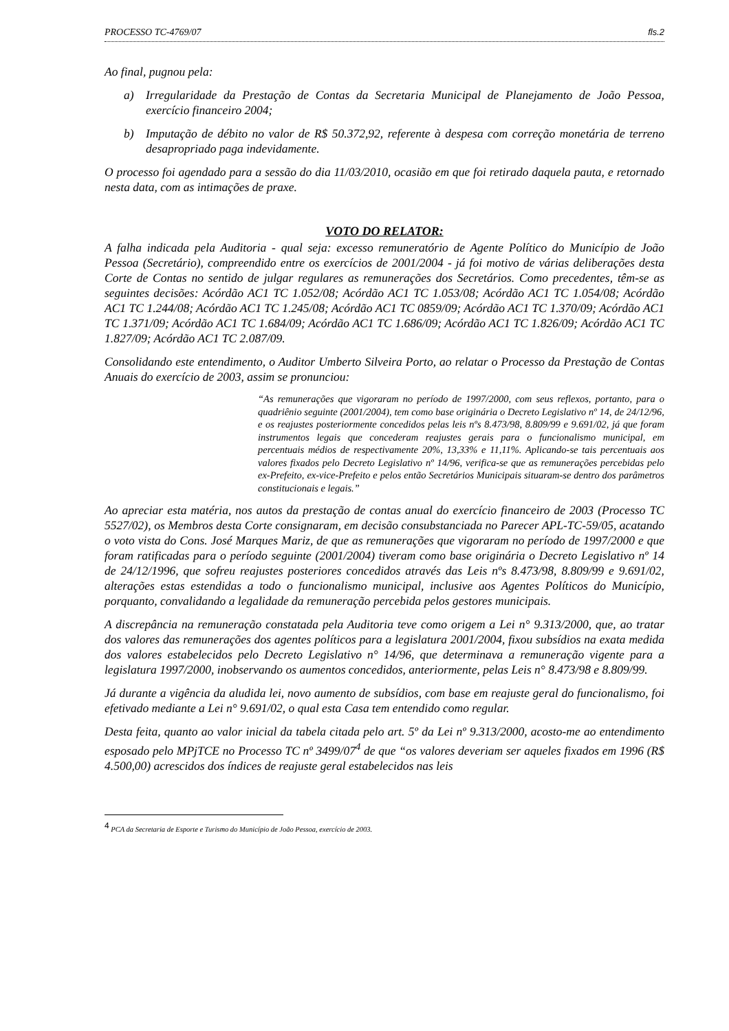PROCESSO TC-4769/07 fls.2
Ao final, pugnou pela:
a) Irregularidade da Prestação de Contas da Secretaria Municipal de Planejamento de João Pessoa, exercício financeiro 2004;
b) Imputação de débito no valor de R$ 50.372,92, referente à despesa com correção monetária de terreno desapropriado paga indevidamente.
O processo foi agendado para a sessão do dia 11/03/2010, ocasião em que foi retirado daquela pauta, e retornado nesta data, com as intimações de praxe.
VOTO DO RELATOR:
A falha indicada pela Auditoria - qual seja: excesso remuneratório de Agente Político do Município de João Pessoa (Secretário), compreendido entre os exercícios de 2001/2004 - já foi motivo de várias deliberações desta Corte de Contas no sentido de julgar regulares as remunerações dos Secretários. Como precedentes, têm-se as seguintes decisões: Acórdão AC1 TC 1.052/08; Acórdão AC1 TC 1.053/08; Acórdão AC1 TC 1.054/08; Acórdão AC1 TC 1.244/08; Acórdão AC1 TC 1.245/08; Acórdão AC1 TC 0859/09; Acórdão AC1 TC 1.370/09; Acórdão AC1 TC 1.371/09; Acórdão AC1 TC 1.684/09; Acórdão AC1 TC 1.686/09; Acórdão AC1 TC 1.826/09; Acórdão AC1 TC 1.827/09; Acórdão AC1 TC 2.087/09.
Consolidando este entendimento, o Auditor Umberto Silveira Porto, ao relatar o Processo da Prestação de Contas Anuais do exercício de 2003, assim se pronunciou:
“As remunerações que vigoraram no período de 1997/2000, com seus reflexos, portanto, para o quadriênio seguinte (2001/2004), tem como base originária o Decreto Legislativo nº 14, de 24/12/96, e os reajustes posteriormente concedidos pelas leis nºs 8.473/98, 8.809/99 e 9.691/02, já que foram instrumentos legais que concederam reajustes gerais para o funcionalismo municipal, em percentuais médios de respectivamente 20%, 13,33% e 11,11%. Aplicando-se tais percentuais aos valores fixados pelo Decreto Legislativo nº 14/96, verifica-se que as remunerações percebidas pelo ex-Prefeito, ex-vice-Prefeito e pelos então Secretários Municipais situaram-se dentro dos parâmetros constitucionais e legais.”
Ao apreciar esta matéria, nos autos da prestação de contas anual do exercício financeiro de 2003 (Processo TC 5527/02), os Membros desta Corte consignaram, em decisão consubstanciada no Parecer APL-TC-59/05, acatando o voto vista do Cons. José Marques Mariz, de que as remunerações que vigoraram no período de 1997/2000 e que foram ratificadas para o período seguinte (2001/2004) tiveram como base originária o Decreto Legislativo nº 14 de 24/12/1996, que sofreu reajustes posteriores concedidos através das Leis nºs 8.473/98, 8.809/99 e 9.691/02, alterações estas estendidas a todo o funcionalismo municipal, inclusive aos Agentes Políticos do Município, porquanto, convalidando a legalidade da remuneração percebida pelos gestores municipais.
A discrepância na remuneração constatada pela Auditoria teve como origem a Lei n° 9.313/2000, que, ao tratar dos valores das remunerações dos agentes políticos para a legislatura 2001/2004, fixou subsídios na exata medida dos valores estabelecidos pelo Decreto Legislativo n° 14/96, que determinava a remuneração vigente para a legislatura 1997/2000, inobservando os aumentos concedidos, anteriormente, pelas Leis n° 8.473/98 e 8.809/99.
Já durante a vigência da aludida lei, novo aumento de subsídios, com base em reajuste geral do funcionalismo, foi efetivado mediante a Lei n° 9.691/02, o qual esta Casa tem entendido como regular.
Desta feita, quanto ao valor inicial da tabela citada pelo art. 5º da Lei nº 9.313/2000, acosto-me ao entendimento esposado pelo MPjTCE no Processo TC nº 3499/07<sup>4</sup> de que “os valores deveriam ser aqueles fixados em 1996 (R$ 4.500,00) acrescidos dos índices de reajuste geral estabelecidos nas leis
<sup>4</sup> PCA da Secretaria de Esporte e Turismo do Município de João Pessoa, exercício de 2003.